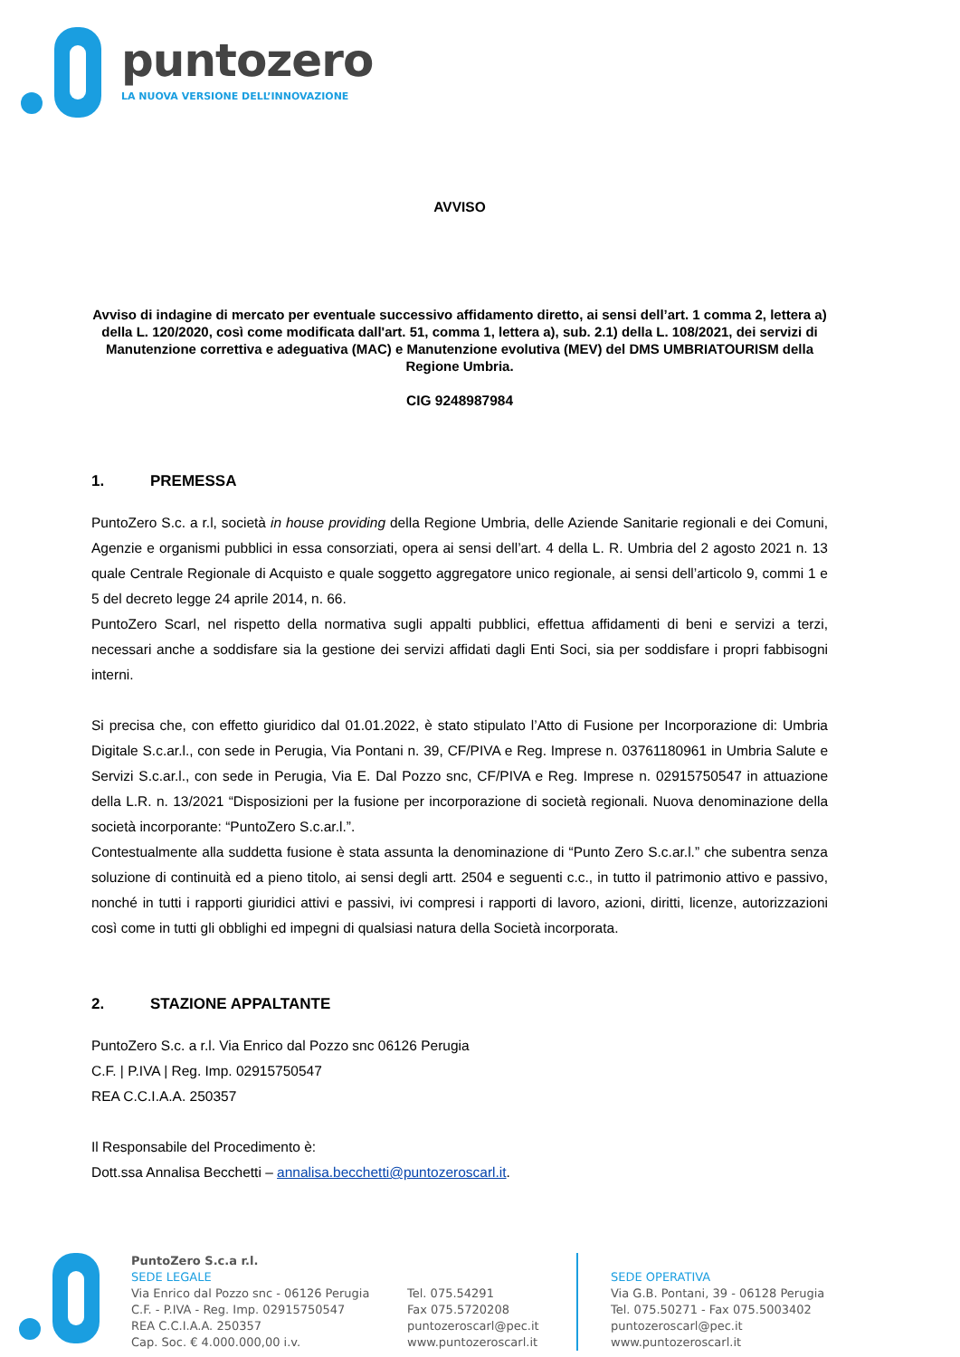puntozero
LA NUOVA VERSIONE DELL’INNOVAZIONE
AVVISO
Avviso di indagine di mercato per eventuale successivo affidamento diretto, ai sensi dell’art. 1 comma 2, lettera a) della L. 120/2020, così come modificata dall'art. 51, comma 1, lettera a), sub. 2.1) della L. 108/2021, dei servizi di Manutenzione correttiva e adeguativa (MAC) e Manutenzione evolutiva (MEV) del DMS UMBRIATOURISM della Regione Umbria.
CIG 9248987984
1. PREMESSA
PuntoZero S.c. a r.l, società in house providing della Regione Umbria, delle Aziende Sanitarie regionali e dei Comuni, Agenzie e organismi pubblici in essa consorziati, opera ai sensi dell’art. 4 della L. R. Umbria del 2 agosto 2021 n. 13 quale Centrale Regionale di Acquisto e quale soggetto aggregatore unico regionale, ai sensi dell’articolo 9, commi 1 e 5 del decreto legge 24 aprile 2014, n. 66.
PuntoZero Scarl, nel rispetto della normativa sugli appalti pubblici, effettua affidamenti di beni e servizi a terzi, necessari anche a soddisfare sia la gestione dei servizi affidati dagli Enti Soci, sia per soddisfare i propri fabbisogni interni.
Si precisa che, con effetto giuridico dal 01.01.2022, è stato stipulato l’Atto di Fusione per Incorporazione di: Umbria Digitale S.c.ar.l., con sede in Perugia, Via Pontani n. 39, CF/PIVA e Reg. Imprese n. 03761180961 in Umbria Salute e Servizi S.c.ar.l., con sede in Perugia, Via E. Dal Pozzo snc, CF/PIVA e Reg. Imprese n. 02915750547 in attuazione della L.R. n. 13/2021 “Disposizioni per la fusione per incorporazione di società regionali. Nuova denominazione della società incorporante: “PuntoZero S.c.ar.l.”.
Contestualmente alla suddetta fusione è stata assunta la denominazione di “Punto Zero S.c.ar.l.” che subentra senza soluzione di continuità ed a pieno titolo, ai sensi degli artt. 2504 e seguenti c.c., in tutto il patrimonio attivo e passivo, nonché in tutti i rapporti giuridici attivi e passivi, ivi compresi i rapporti di lavoro, azioni, diritti, licenze, autorizzazioni così come in tutti gli obblighi ed impegni di qualsiasi natura della Società incorporata.
2. STAZIONE APPALTANTE
PuntoZero S.c. a r.l. Via Enrico dal Pozzo snc 06126 Perugia
C.F. | P.IVA | Reg. Imp. 02915750547
REA C.C.I.A.A. 250357
Il Responsabile del Procedimento è:
Dott.ssa Annalisa Becchetti – annalisa.becchetti@puntozeroscarl.it.
PuntoZero S.c.a r.l.
SEDE LEGALE
Via Enrico dal Pozzo snc - 06126 Perugia
C.F. - P.IVA - Reg. Imp. 02915750547
REA C.C.I.A.A. 250357
Cap. Soc. € 4.000.000,00 i.v.
Tel. 075.54291
Fax 075.5720208
puntozeroscarl@pec.it
www.puntozeroscarl.it
SEDE OPERATIVA
Via G.B. Pontani, 39 - 06128 Perugia
Tel. 075.50271 - Fax 075.5003402
puntozeroscarl@pec.it
www.puntozeroscarl.it